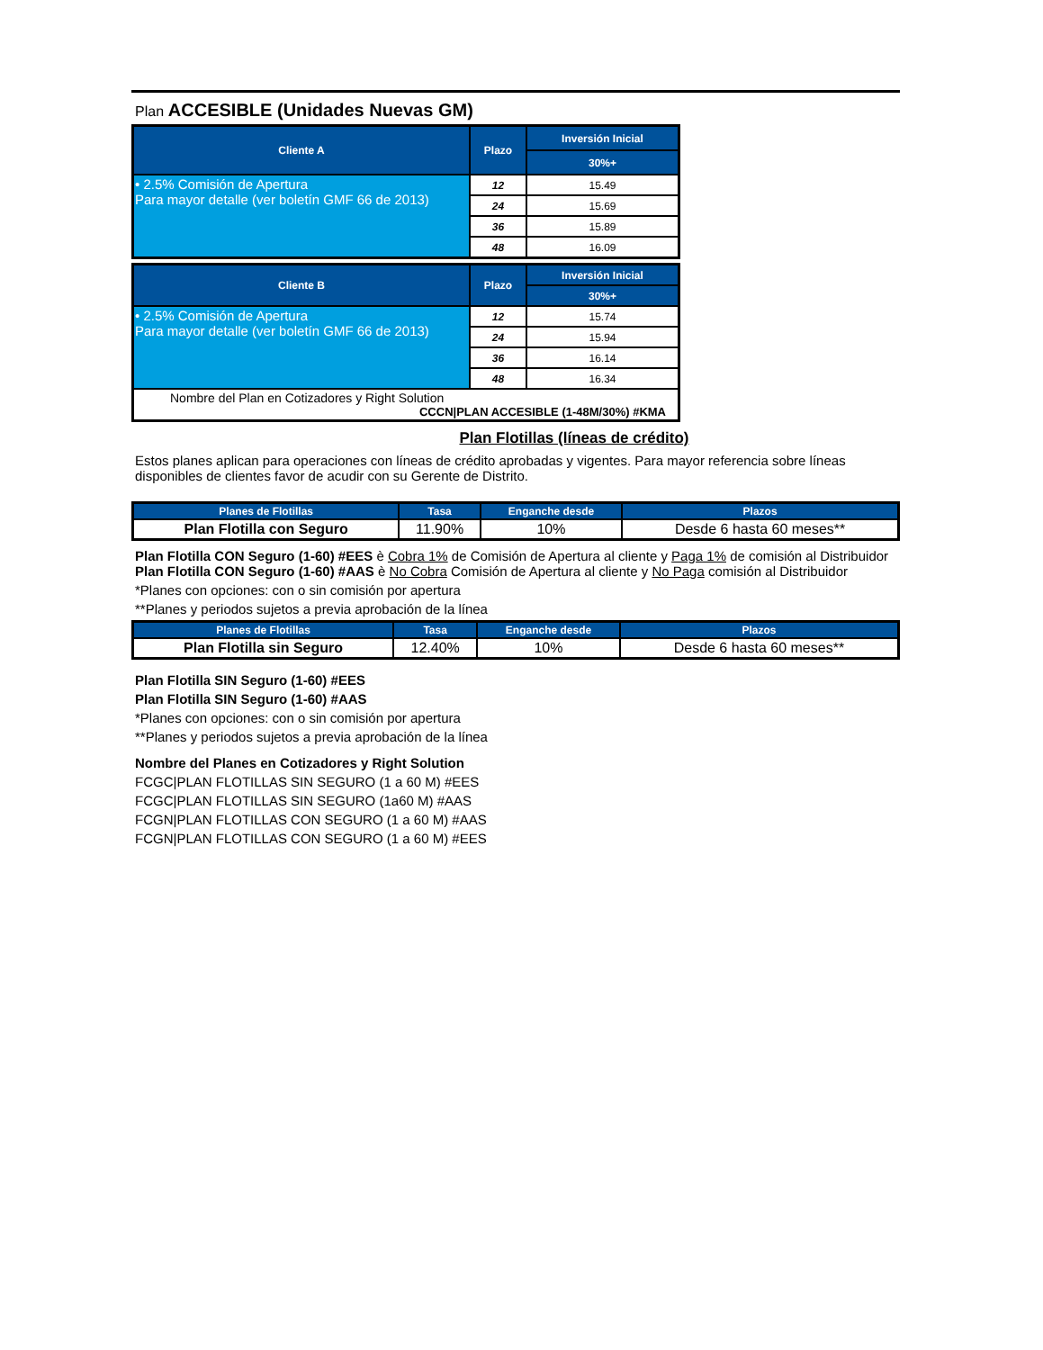Plan ACCESIBLE (Unidades Nuevas GM)
| Cliente A | Plazo | Inversión Inicial |
| --- | --- | --- |
| | | 30%+ |
| • 2.5% Comisión de Apertura Para mayor detalle (ver boletín GMF 66 de 2013) | 12 | 15.49 |
| | 24 | 15.69 |
| | 36 | 15.89 |
| | 48 | 16.09 |
| Cliente B | Plazo | Inversión Inicial |
| --- | --- | --- |
| | | 30%+ |
| • 2.5% Comisión de Apertura Para mayor detalle (ver boletín GMF 66 de 2013) | 12 | 15.74 |
| | 24 | 15.94 |
| | 36 | 16.14 |
| | 48 | 16.34 |
| Nombre del Plan en Cotizadores y Right Solution CCCN/PLAN ACCESIBLE (1-48M/30%) #KMA | | |
Plan Flotillas (líneas de crédito)
Estos planes aplican para operaciones con líneas de crédito aprobadas y vigentes. Para mayor referencia sobre líneas disponibles de clientes favor de acudir con su Gerente de Distrito.
| Planes de Flotillas | Tasa | Enganche desde | Plazos |
| --- | --- | --- | --- |
| Plan Flotilla con Seguro | 11.90% | 10% | Desde 6 hasta 60 meses** |
Plan Flotilla CON Seguro (1-60) #EES è Cobra 1% de Comisión de Apertura al cliente y Paga 1% de comisión al Distribuidor
Plan Flotilla CON Seguro (1-60) #AAS è No Cobra Comisión de Apertura al cliente y No Paga comisión al Distribuidor
*Planes con opciones: con o sin comisión por apertura
**Planes y periodos sujetos a previa aprobación de la línea
| Planes de Flotillas | Tasa | Enganche desde | Plazos |
| --- | --- | --- | --- |
| Plan Flotilla sin Seguro | 12.40% | 10% | Desde 6 hasta 60 meses** |
Plan Flotilla SIN Seguro (1-60) #EES
Plan Flotilla SIN Seguro (1-60) #AAS
*Planes con opciones: con o sin comisión por apertura
**Planes y periodos sujetos a previa aprobación de la línea
Nombre del Planes en Cotizadores y Right Solution
FCGC|PLAN FLOTILLAS SIN SEGURO (1 a 60 M) #EES
FCGC|PLAN FLOTILLAS SIN SEGURO (1a60 M) #AAS
FCGN|PLAN FLOTILLAS CON SEGURO (1 a 60 M) #AAS
FCGN|PLAN FLOTILLAS CON SEGURO (1 a 60 M) #EES